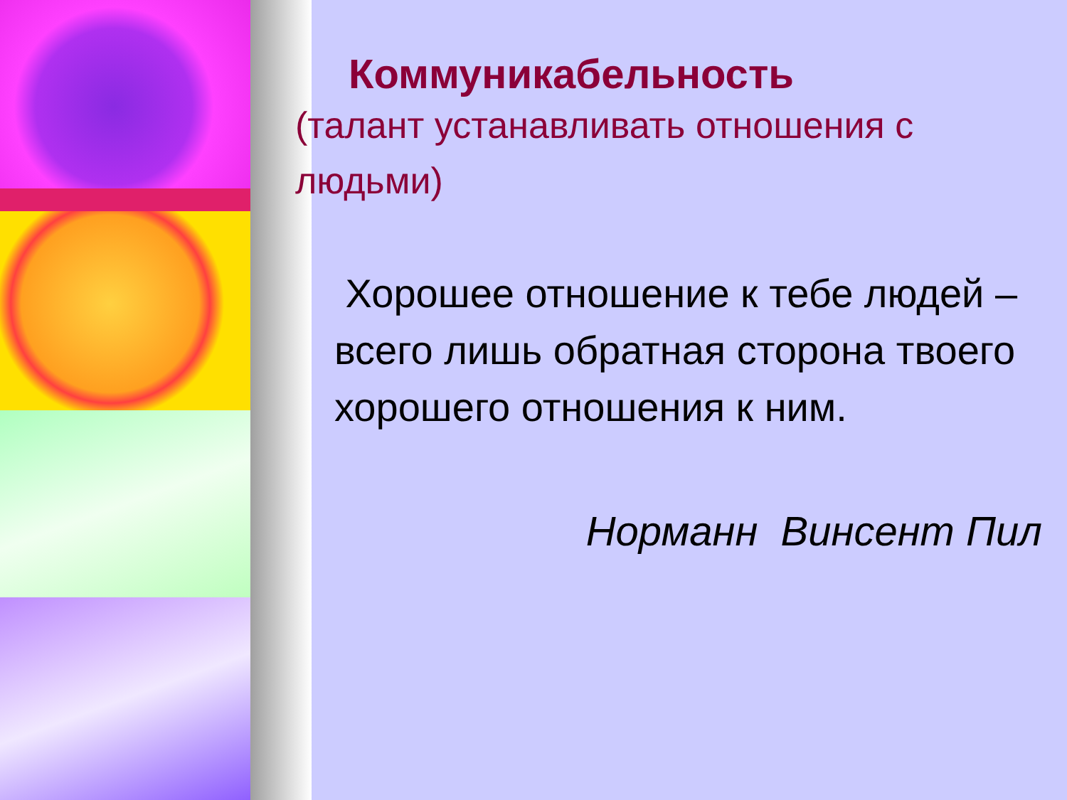Коммуникабельность
(талант устанавливать отношения с людьми)
Хорошее отношение к тебе людей – всего лишь обратная сторона твоего хорошего отношения к ним.
Норманн Винсент Пил